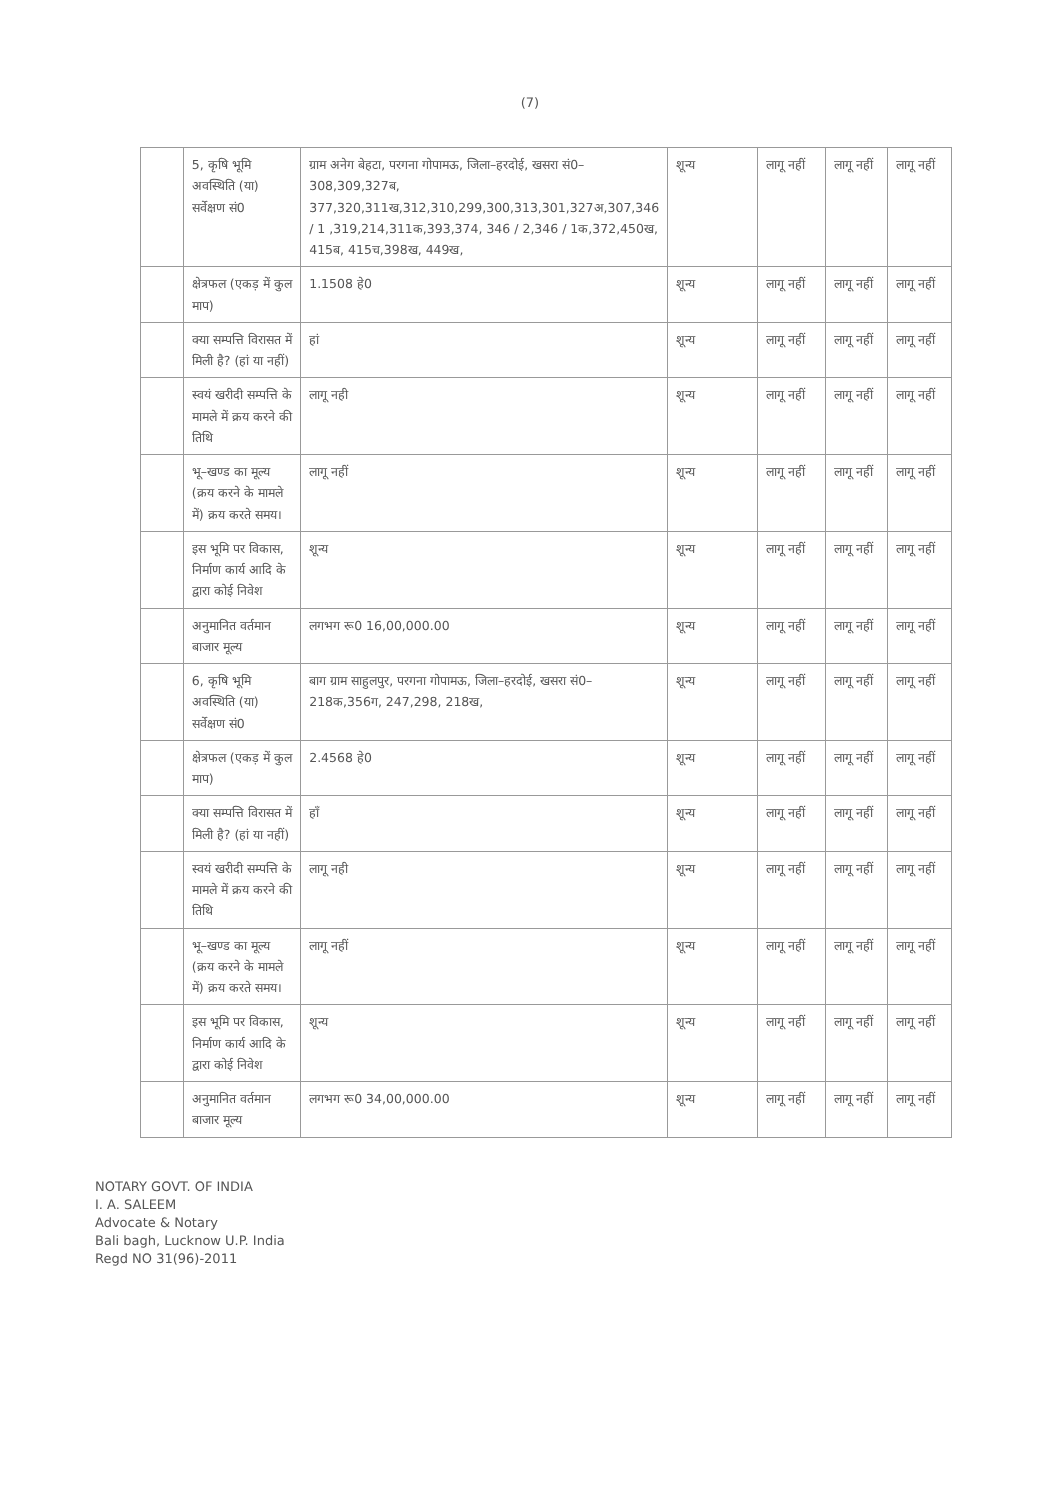(7)
| | 5, कृषि भूमि अवस्थिति (या) सर्वेक्षण सं0 | ग्राम अनेग बेहटा, परगना गोपामऊ, जिला–हरदोई, खसरा सं0–308,309,327ब, 377,320,311ख,312,310,299,300,313,301,327अ,307,346 / 1 ,319,214,311क,393,374, 346 / 2,346 / 1क,372,450ख, 415ब, 415च,398ख, 449ख, | शून्य | लागू नहीं | लागू नहीं | लागू नहीं |
| | क्षेत्रफल (एकड़ में कुल माप) | 1.1508 हे0 | शून्य | लागू नहीं | लागू नहीं | लागू नहीं |
| | क्या सम्पत्ति विरासत में मिली है? (हां या नहीं) | हां | शून्य | लागू नहीं | लागू नहीं | लागू नहीं |
| | स्वयं खरीदी सम्पत्ति के मामले में क्रय करने की तिथि | लागू नही | शून्य | लागू नहीं | लागू नहीं | लागू नहीं |
| | भू–खण्ड का मूल्य (क्रय करने के मामले में) क्रय करते समय। | लागू नहीं | शून्य | लागू नहीं | लागू नहीं | लागू नहीं |
| | इस भूमि पर विकास, निर्माण कार्य आदि के द्वारा कोई निवेश | शून्य | शून्य | लागू नहीं | लागू नहीं | लागू नहीं |
| | अनुमानित वर्तमान बाजार मूल्य | लगभग रू0 16,00,000.00 | शून्य | लागू नहीं | लागू नहीं | लागू नहीं |
| | 6, कृषि भूमि अवस्थिति (या) सर्वेक्षण सं0 | बाग ग्राम साहुलपुर, परगना गोपामऊ, जिला–हरदोई, खसरा सं0–218क,356ग, 247,298, 218ख, | शून्य | लागू नहीं | लागू नहीं | लागू नहीं |
| | क्षेत्रफल (एकड़ में कुल माप) | 2.4568 हे0 | शून्य | लागू नहीं | लागू नहीं | लागू नहीं |
| | क्या सम्पत्ति विरासत में मिली है? (हां या नहीं) | हाँ | शून्य | लागू नहीं | लागू नहीं | लागू नहीं |
| | स्वयं खरीदी सम्पत्ति के मामले में क्रय करने की तिथि | लागू नही | शून्य | लागू नहीं | लागू नहीं | लागू नहीं |
| | भू–खण्ड का मूल्य (क्रय करने के मामले में) क्रय करते समय। | लागू नहीं | शून्य | लागू नहीं | लागू नहीं | लागू नहीं |
| | इस भूमि पर विकास, निर्माण कार्य आदि के द्वारा कोई निवेश | शून्य | शून्य | लागू नहीं | लागू नहीं | लागू नहीं |
| | अनुमानित वर्तमान बाजार मूल्य | लगभग रू0 34,00,000.00 | शून्य | लागू नहीं | लागू नहीं | लागू नहीं |
NOTARY GOVT. OF INDIA
I. A. SALEEM
Advocate & Notary
Bali bagh, Lucknow U.P. India
Regd NO 31(96)-2011